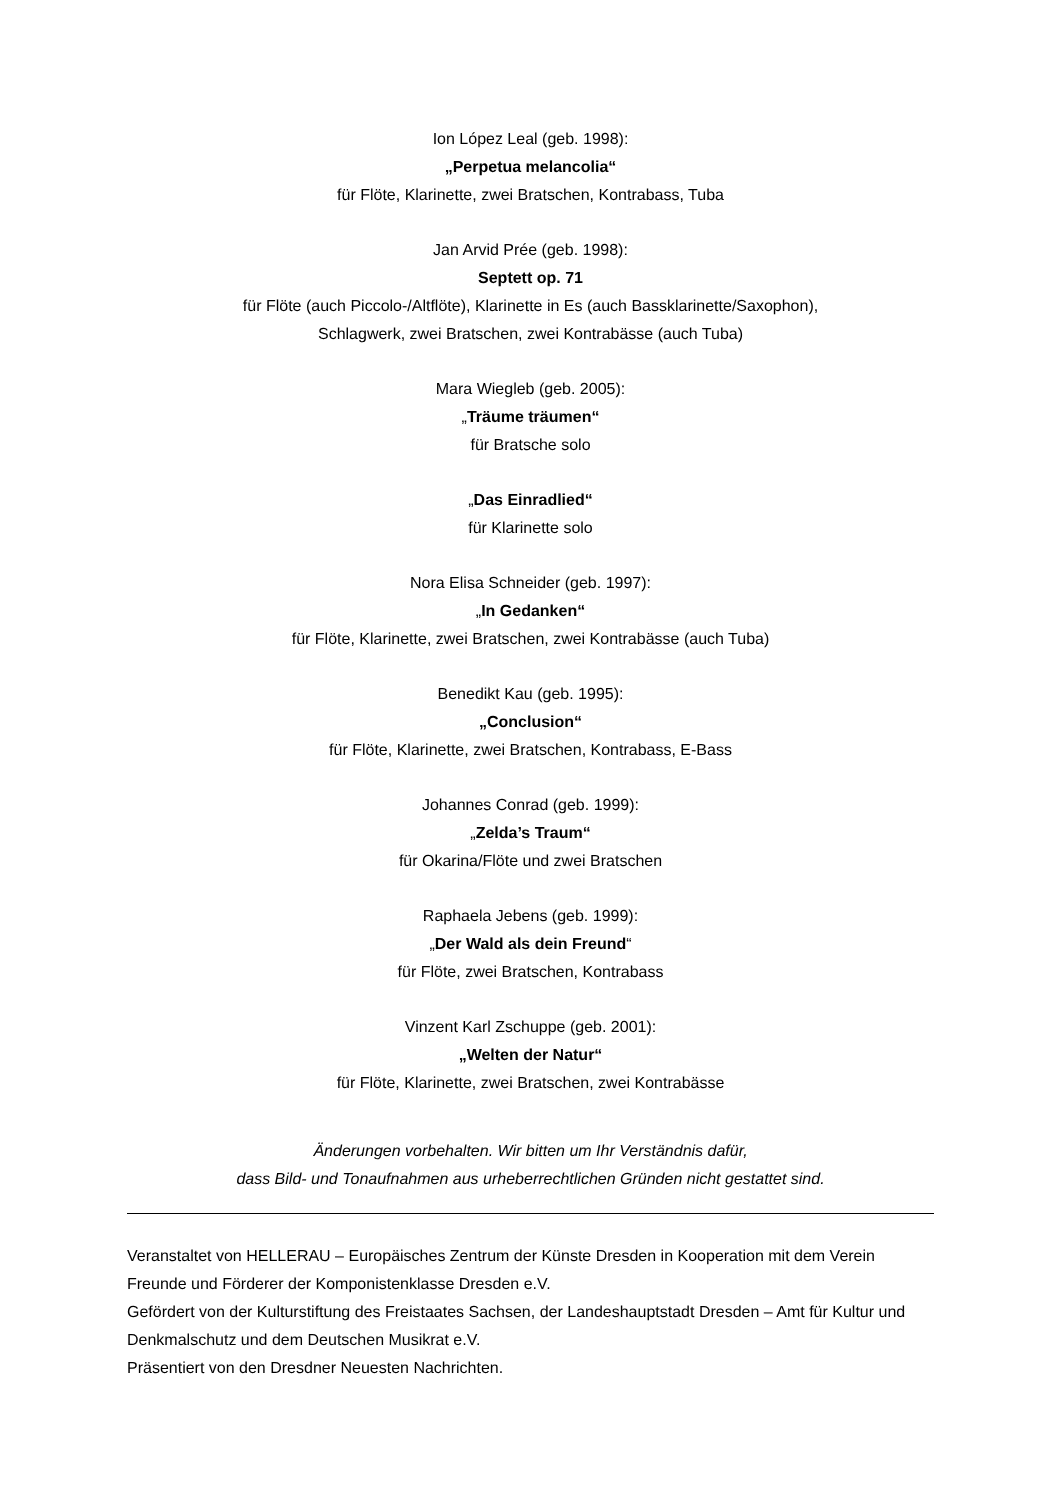Ion López Leal (geb. 1998):
„Perpetua melancolia“
für Flöte, Klarinette, zwei Bratschen, Kontrabass, Tuba
Jan Arvid Prée (geb. 1998):
Septett op. 71
für Flöte (auch Piccolo-/Altflöte), Klarinette in Es (auch Bassklarinette/Saxophon),
Schlagwerk, zwei Bratschen, zwei Kontrabässe (auch Tuba)
Mara Wiegleb (geb. 2005):
„Träume träumen“
für Bratsche solo
„Das Einradlied“
für Klarinette solo
Nora Elisa Schneider (geb. 1997):
„In Gedanken“
für Flöte, Klarinette, zwei Bratschen, zwei Kontrabässe (auch Tuba)
Benedikt Kau (geb. 1995):
„Conclusion“
für Flöte, Klarinette, zwei Bratschen, Kontrabass, E-Bass
Johannes Conrad (geb. 1999):
„Zelda’s Traum“
für Okarina/Flöte und zwei Bratschen
Raphaela Jebens (geb. 1999):
„Der Wald als dein Freund“
für Flöte, zwei Bratschen, Kontrabass
Vinzent Karl Zschuppe (geb. 2001):
„Welten der Natur“
für Flöte, Klarinette, zwei Bratschen, zwei Kontrabässe
Änderungen vorbehalten. Wir bitten um Ihr Verständnis dafür,
dass Bild- und Tonaufnahmen aus urheberrechtlichen Gründen nicht gestattet sind.
Veranstaltet von HELLERAU – Europäisches Zentrum der Künste Dresden in Kooperation mit dem Verein Freunde und Förderer der Komponistenklasse Dresden e.V.
Gefördert von der Kulturstiftung des Freistaates Sachsen, der Landeshauptstadt Dresden – Amt für Kultur und Denkmalschutz und dem Deutschen Musikrat e.V.
Präsentiert von den Dresdner Neuesten Nachrichten.